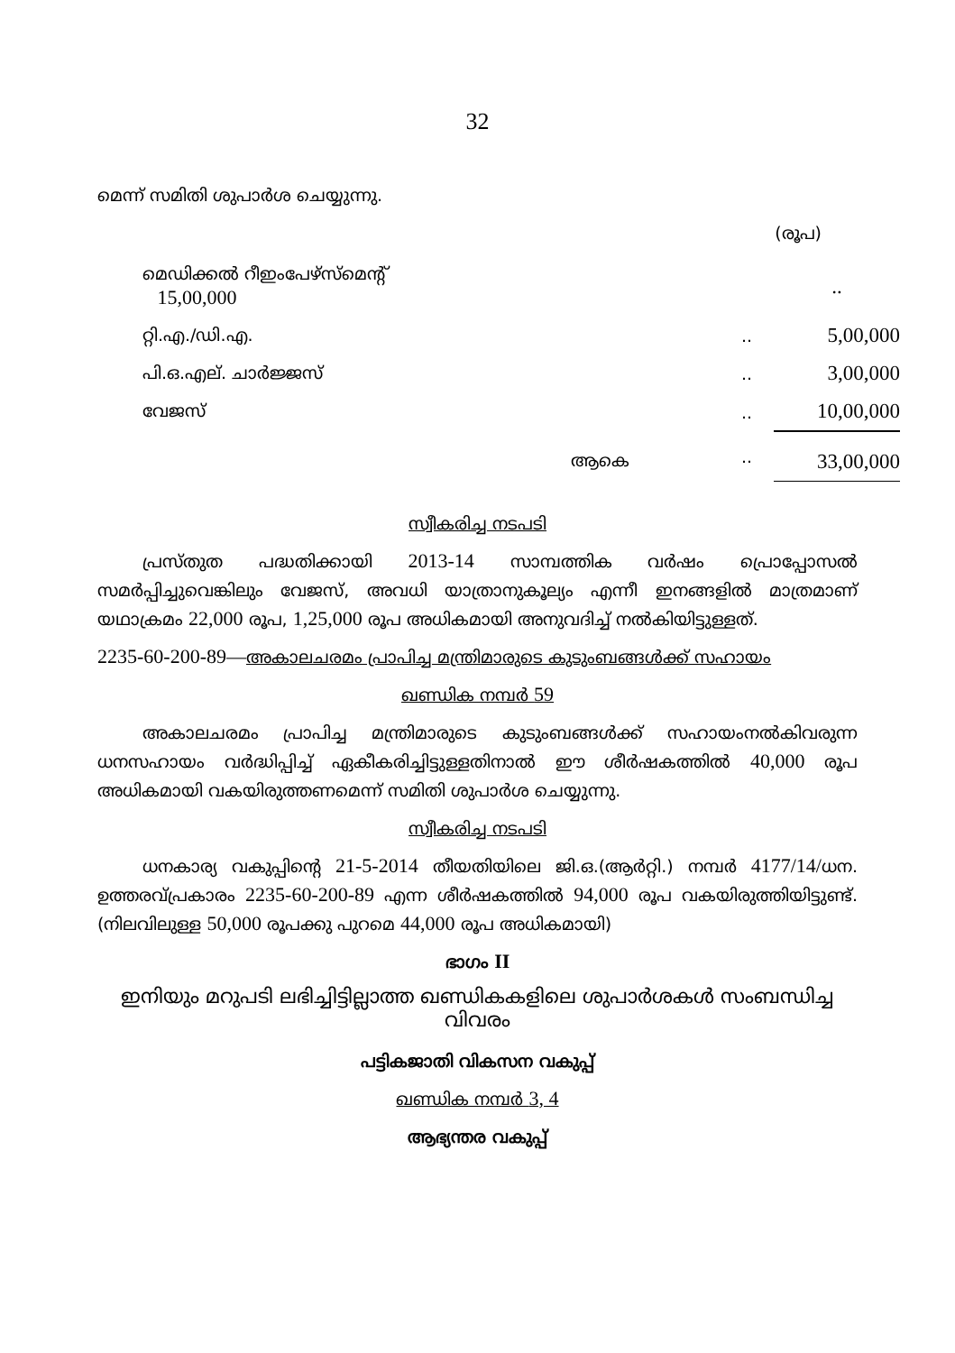32
മെന്ന് സമിതി ശുപാർശ ചെയ്യുന്നു.
(രൂപ)
| മെഡിക്കൽ റീഇംപേഴ്സ്മെന്റ് 15,00,000 | | .. |
| റ്റി.എ./ഡി.എ. | .. | 5,00,000 |
| പി.ഒ.എല്. ചാർജ്ജസ് | .. | 3,00,000 |
| വേജസ് | .. | 10,00,000 |
| ആകെ | .. | 33,00,000 |
സ്വീകരിച്ച നടപടി
പ്രസ്തുത പദ്ധതിക്കായി 2013-14 സാമ്പത്തിക വർഷം പ്രൊപ്പോസൽ സമർപ്പിച്ചുവെങ്കിലും വേജസ്, അവധി യാത്രാനുകൂല്യം എന്നീ ഇനങ്ങളിൽ മാത്രമാണ് യഥാക്രമം 22,000 രൂപ, 1,25,000 രൂപ അധികമായി അനുവദിച്ച് നൽകിയിട്ടുള്ളത്.
2235-60-200-89—അകാലചരമം പ്രാപിച്ച മന്ത്രിമാരുടെ കുടുംബങ്ങൾക്ക് സഹായം
ഖണ്ഡിക നമ്പർ 59
അകാലചരമം പ്രാപിച്ച മന്ത്രിമാരുടെ കുടുംബങ്ങൾക്ക് സഹായംനൽകിവരുന്ന ധനസഹായം വർദ്ധിപ്പിച്ച് ഏകീകരിച്ചിട്ടുള്ളതിനാൽ ഈ ശീർഷകത്തിൽ 40,000 രൂപ അധികമായി വകയിരുത്തണമെന്ന് സമിതി ശുപാർശ ചെയ്യുന്നു.
സ്വീകരിച്ച നടപടി
ധനകാര്യ വകുപ്പിന്റെ 21-5-2014 തീയതിയിലെ ജി.ഒ.(ആർറ്റി.) നമ്പർ 4177/14/ധന. ഉത്തരവ്പ്രകാരം 2235-60-200-89 എന്ന ശീർഷകത്തിൽ 94,000 രൂപ വകയിരുത്തിയിട്ടുണ്ട്. (നിലവിലുള്ള 50,000 രൂപക്കു പുറമെ 44,000 രൂപ അധികമായി)
ഭാഗം II
ഇനിയും മറുപടി ലഭിച്ചിട്ടില്ലാത്ത ഖണ്ഡികകളിലെ ശുപാർശകൾ സംബന്ധിച്ച വിവരം
പട്ടികജാതി വികസന വകുപ്പ്
ഖണ്ഡിക നമ്പർ 3, 4
ആഭ്യന്തര വകുപ്പ്